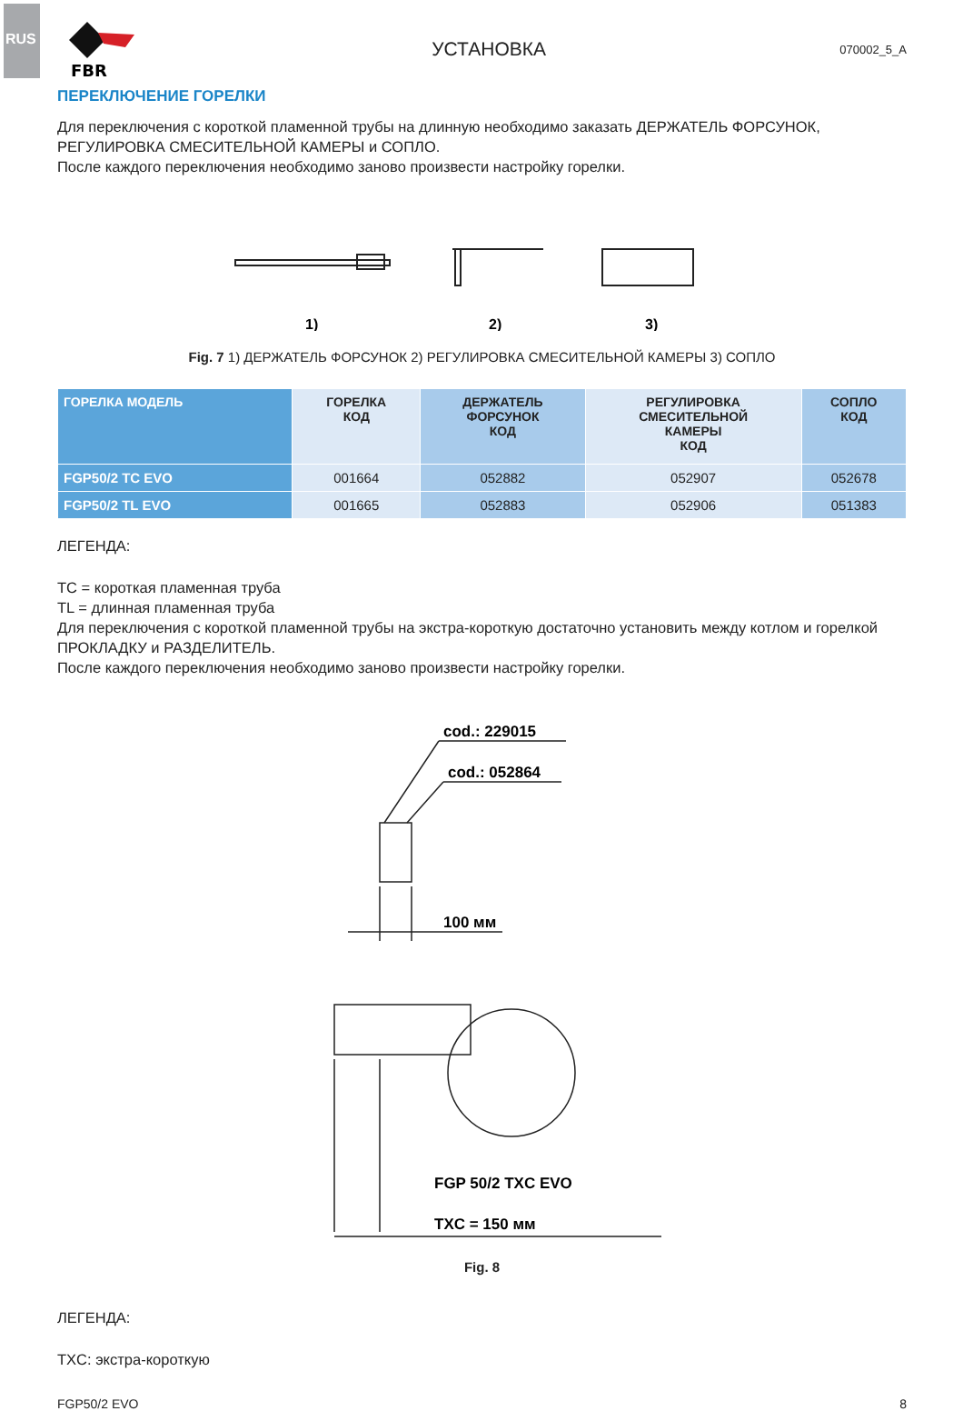RUS
FBR
УСТАНОВКА
070002_5_A
ПЕРЕКЛЮЧЕНИЕ ГОРЕЛКИ
Для переключения с короткой пламенной трубы на длинную необходимо заказать ДЕРЖАТЕЛЬ ФОРСУНОК, РЕГУЛИРОВКА СМЕСИТЕЛЬНОЙ КАМЕРЫ и СОПЛО.
После каждого переключения необходимо заново произвести настройку горелки.
1)
2)
3)
Fig. 7 1) ДЕРЖАТЕЛЬ ФОРСУНОК 2) РЕГУЛИРОВКА СМЕСИТЕЛЬНОЙ КАМЕРЫ 3) СОПЛО
| ГОРЕЛКА МОДЕЛЬ | ГОРЕЛКА КОД | ДЕРЖАТЕЛЬ ФОРСУНОК КОД | РЕГУЛИРОВКА СМЕСИТЕЛЬНОЙ КАМЕРЫ КОД | СОПЛО КОД |
| --- | --- | --- | --- | --- |
| FGP50/2 TC EVO | 001664 | 052882 | 052907 | 052678 |
| FGP50/2 TL EVO | 001665 | 052883 | 052906 | 051383 |
ЛЕГЕНДА:
TC = короткая пламенная труба
TL = длинная пламенная труба
Для переключения с короткой пламенной трубы на экстра-короткую достаточно установить между котлом и горелкой ПРОКЛАДКУ и РАЗДЕЛИТЕЛЬ.
После каждого переключения необходимо заново произвести настройку горелки.
cod.: 229015
cod.: 052864
100 мм
FGP 50/2 TXC EVO
TXC = 150 мм
Fig. 8
ЛЕГЕНДА:
TXC: экстра-короткую
FGP50/2 EVO 8